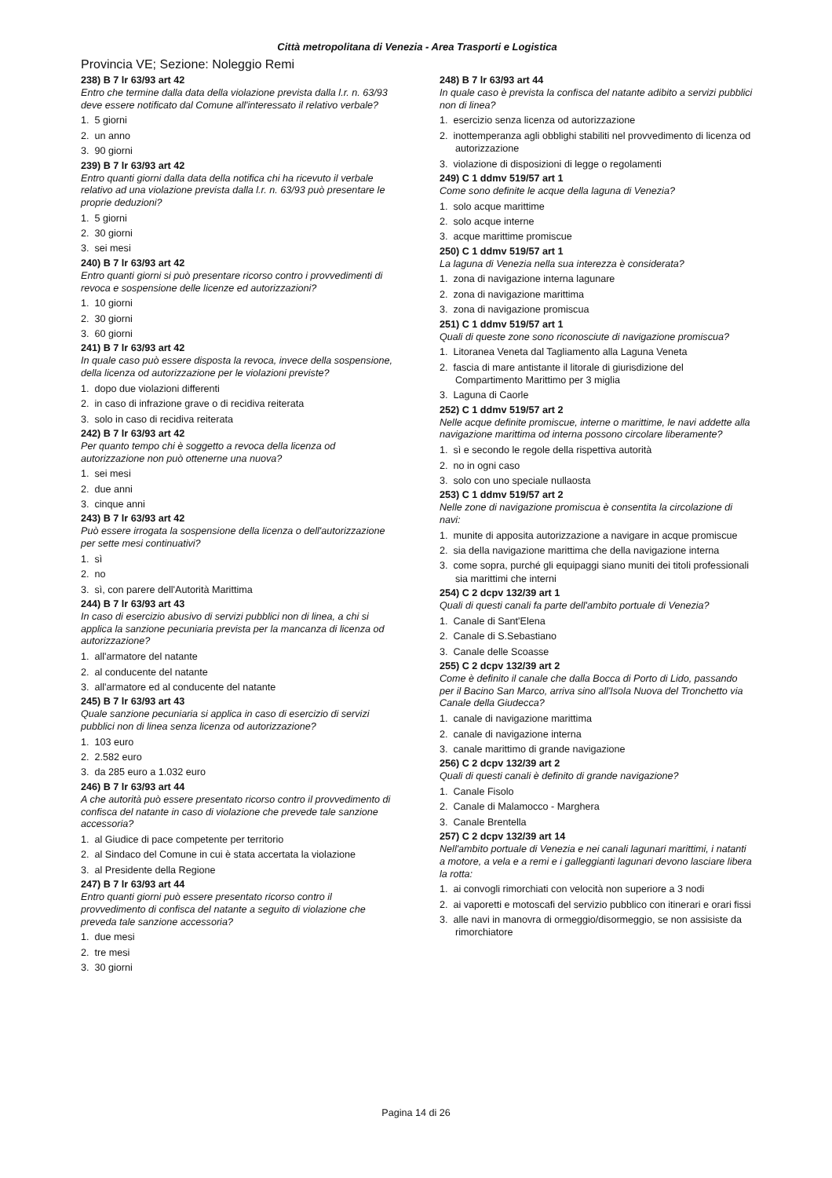Città metropolitana di Venezia - Area Trasporti e Logistica
Provincia VE; Sezione: Noleggio Remi
238) B 7 lr 63/93 art 42
Entro che termine dalla data della violazione prevista dalla l.r. n. 63/93 deve essere notificato dal Comune all'interessato il relativo verbale?
1. 5 giorni
2. un anno
3. 90 giorni
239) B 7 lr 63/93 art 42
Entro quanti giorni dalla data della notifica chi ha ricevuto il verbale relativo ad una violazione prevista dalla l.r. n. 63/93 può presentare le proprie deduzioni?
1. 5 giorni
2. 30 giorni
3. sei mesi
240) B 7 lr 63/93 art 42
Entro quanti giorni si può presentare ricorso contro i provvedimenti di revoca e sospensione delle licenze ed autorizzazioni?
1. 10 giorni
2. 30 giorni
3. 60 giorni
241) B 7 lr 63/93 art 42
In quale caso può essere disposta la revoca, invece della sospensione, della licenza od autorizzazione per le violazioni previste?
1. dopo due violazioni differenti
2. in caso di infrazione grave o di recidiva reiterata
3. solo in caso di recidiva reiterata
242) B 7 lr 63/93 art 42
Per quanto tempo chi è soggetto a revoca della licenza od autorizzazione non può ottenerne una nuova?
1. sei mesi
2. due anni
3. cinque anni
243) B 7 lr 63/93 art 42
Può essere irrogata la sospensione della licenza o dell'autorizzazione per sette mesi continuativi?
1. sì
2. no
3. sì, con parere dell'Autorità Marittima
244) B 7 lr 63/93 art 43
In caso di esercizio abusivo di servizi pubblici non di linea, a chi si applica la sanzione pecuniaria prevista per la mancanza di licenza od autorizzazione?
1. all'armatore del natante
2. al conducente del natante
3. all'armatore ed al conducente del natante
245) B 7 lr 63/93 art 43
Quale sanzione pecuniaria si applica in caso di esercizio di servizi pubblici non di linea senza licenza od autorizzazione?
1. 103 euro
2. 2.582 euro
3. da 285 euro a 1.032 euro
246) B 7 lr 63/93 art 44
A che autorità può essere presentato ricorso contro il provvedimento di confisca del natante in caso di violazione che prevede tale sanzione accessoria?
1. al Giudice di pace competente per territorio
2. al Sindaco del Comune in cui è stata accertata la violazione
3. al Presidente della Regione
247) B 7 lr 63/93 art 44
Entro quanti giorni può essere presentato ricorso contro il provvedimento di confisca del natante a seguito di violazione che preveda tale sanzione accessoria?
1. due mesi
2. tre mesi
3. 30 giorni
248) B 7 lr 63/93 art 44
In quale caso è prevista la confisca del natante adibito a servizi pubblici non di linea?
1. esercizio senza licenza od autorizzazione
2. inottemperanza agli obblighi stabiliti nel provvedimento di licenza od autorizzazione
3. violazione di disposizioni di legge o regolamenti
249) C 1 ddmv 519/57 art 1
Come sono definite le acque della laguna di Venezia?
1. solo acque marittime
2. solo acque interne
3. acque marittime promiscue
250) C 1 ddmv 519/57 art 1
La laguna di Venezia nella sua interezza è considerata?
1. zona di navigazione interna lagunare
2. zona di navigazione marittima
3. zona di navigazione promiscua
251) C 1 ddmv 519/57 art 1
Quali di queste zone sono riconosciute di navigazione promiscua?
1. Litoranea Veneta dal Tagliamento alla Laguna Veneta
2. fascia di mare antistante il litorale di giurisdizione del Compartimento Marittimo per 3 miglia
3. Laguna di Caorle
252) C 1 ddmv 519/57 art 2
Nelle acque definite promiscue, interne o marittime, le navi addette alla navigazione marittima od interna possono circolare liberamente?
1. sì e secondo le regole della rispettiva autorità
2. no in ogni caso
3. solo con uno speciale nullaosta
253) C 1 ddmv 519/57 art 2
Nelle zone di navigazione promiscua è consentita la circolazione di navi:
1. munite di apposita autorizzazione a navigare in acque promiscue
2. sia della navigazione marittima che della navigazione interna
3. come sopra, purché gli equipaggi siano muniti dei titoli professionali sia marittimi che interni
254) C 2 dcpv 132/39 art 1
Quali di questi canali fa parte dell'ambito portuale di Venezia?
1. Canale di Sant'Elena
2. Canale di S.Sebastiano
3. Canale delle Scoasse
255) C 2 dcpv 132/39 art 2
Come è definito il canale che dalla Bocca di Porto di Lido, passando per il Bacino San Marco, arriva sino all'Isola Nuova del Tronchetto via Canale della Giudecca?
1. canale di navigazione marittima
2. canale di navigazione interna
3. canale marittimo di grande navigazione
256) C 2 dcpv 132/39 art 2
Quali di questi canali è definito di grande navigazione?
1. Canale Fisolo
2. Canale di Malamocco - Marghera
3. Canale Brentella
257) C 2 dcpv 132/39 art 14
Nell'ambito portuale di Venezia e nei canali lagunari marittimi, i natanti a motore, a vela e a remi e i galleggianti lagunari devono lasciare libera la rotta:
1. ai convogli rimorchiati con velocità non superiore a 3 nodi
2. ai vaporetti e motoscafi del servizio pubblico con itinerari e orari fissi
3. alle navi in manovra di ormeggio/disormeggio, se non assisiste da rimorchiatore
Pagina 14 di 26